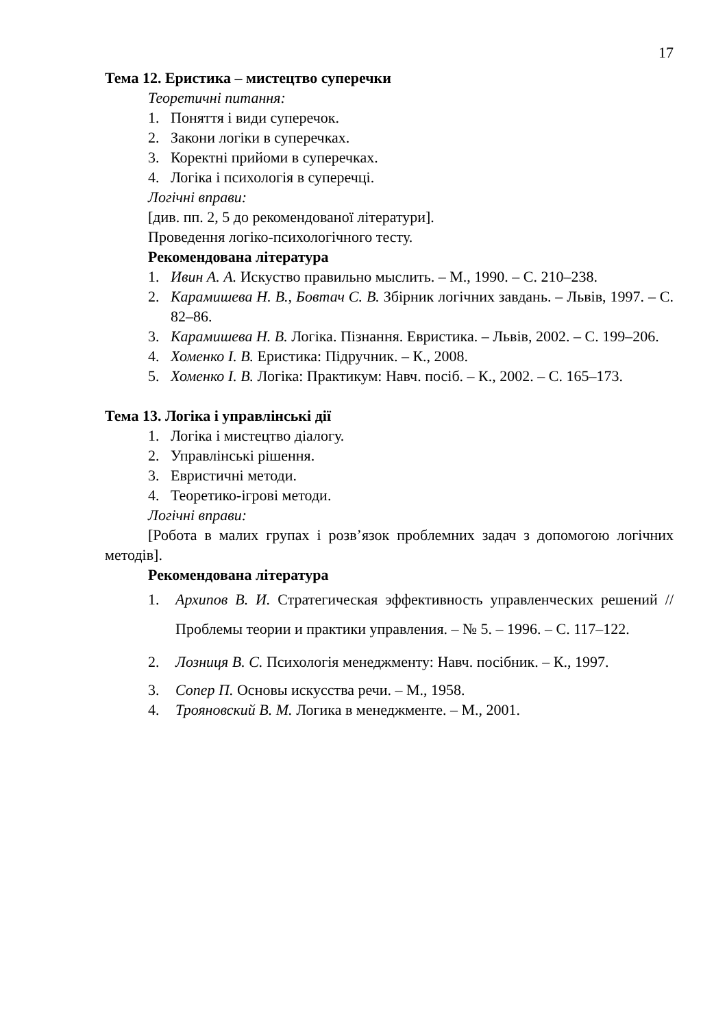17
Тема 12. Еристика – мистецтво суперечки
Теоретичні питання:
1. Поняття і види суперечок.
2. Закони логіки в суперечках.
3. Коректні прийоми в суперечках.
4. Логіка і психологія в суперечці.
Логічні вправи:
[див. пп. 2, 5 до рекомендованої літератури].
Проведення логіко-психологічного тесту.
Рекомендована література
1. Ивин А. А. Искуство правильно мыслить. – М., 1990. – С. 210–238.
2. Карамишева Н. В., Бовтач С. В. Збірник логічних завдань. – Львів, 1997. – С. 82–86.
3. Карамишева Н. В. Логіка. Пізнання. Евристика. – Львів, 2002. – С. 199–206.
4. Хоменко І. В. Еристика: Підручник. – К., 2008.
5. Хоменко І. В. Логіка: Практикум: Навч. посіб. – К., 2002. – С. 165–173.
Тема 13. Логіка і управлінські дії
1. Логіка і мистецтво діалогу.
2. Управлінські рішення.
3. Евристичні методи.
4. Теоретико-ігрові методи.
Логічні вправи:
[Робота в малих групах і розв’язок проблемних задач з допомогою логічних методів].
Рекомендована література
1. Архипов В. И. Стратегическая эффективность управленческих решений // Проблемы теории и практики управления. – № 5. – 1996. – С. 117–122.
2. Лозниця В. С. Психологія менеджменту: Навч. посібник. – К., 1997.
3. Сопер П. Основы искусства речи. – М., 1958.
4. Трояновский В. М. Логика в менеджменте. – М., 2001.